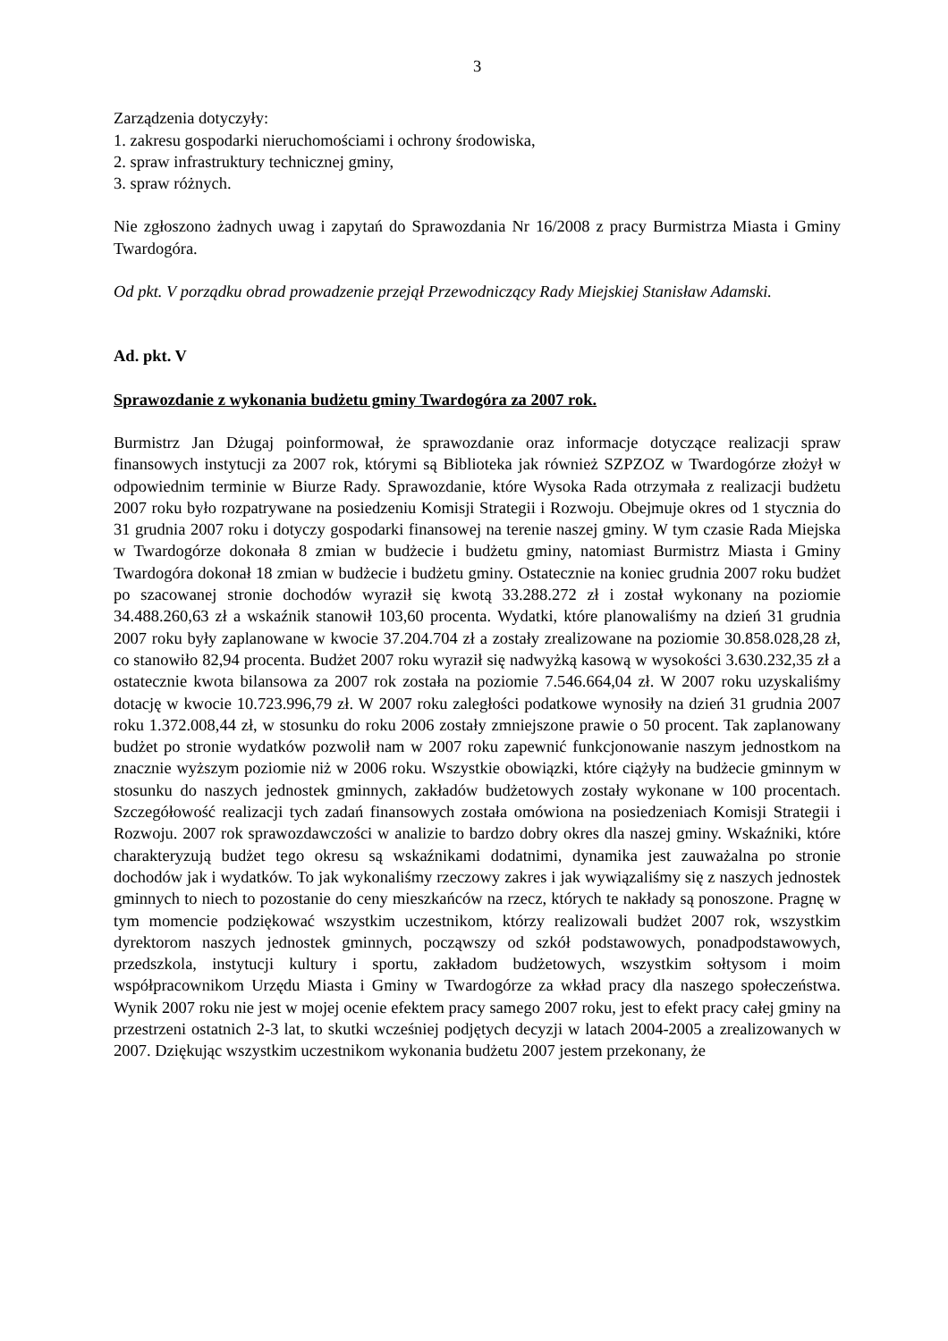3
Zarządzenia dotyczyły:
1. zakresu gospodarki nieruchomościami i ochrony środowiska,
2. spraw infrastruktury technicznej gminy,
3. spraw różnych.
Nie zgłoszono żadnych uwag i zapytań do Sprawozdania Nr 16/2008 z pracy Burmistrza Miasta i Gminy Twardogóra.
Od pkt. V porządku obrad prowadzenie przejął Przewodniczący Rady Miejskiej Stanisław Adamski.
Ad. pkt. V
Sprawozdanie z wykonania budżetu gminy Twardogóra za 2007 rok.
Burmistrz Jan Dżugaj poinformował, że sprawozdanie oraz informacje dotyczące realizacji spraw finansowych instytucji za 2007 rok, którymi są Biblioteka jak również SZPZOZ w Twardogórze złożył w odpowiednim terminie w Biurze Rady. Sprawozdanie, które Wysoka Rada otrzymała z realizacji budżetu 2007 roku było rozpatrywane na posiedzeniu Komisji Strategii i Rozwoju. Obejmuje okres od 1 stycznia do 31 grudnia 2007 roku i dotyczy gospodarki finansowej na terenie naszej gminy. W tym czasie Rada Miejska w Twardogórze dokonała 8 zmian w budżecie i budżetu gminy, natomiast Burmistrz Miasta i Gminy Twardogóra dokonał 18 zmian w budżecie i budżetu gminy. Ostatecznie na koniec grudnia 2007 roku budżet po szacowanej stronie dochodów wyraził się kwotą 33.288.272 zł i został wykonany na poziomie 34.488.260,63 zł a wskaźnik stanowił 103,60 procenta. Wydatki, które planowaliśmy na dzień 31 grudnia 2007 roku były zaplanowane w kwocie 37.204.704 zł a zostały zrealizowane na poziomie 30.858.028,28 zł, co stanowiło 82,94 procenta. Budżet 2007 roku wyraził się nadwyżką kasową w wysokości 3.630.232,35 zł a ostatecznie kwota bilansowa za 2007 rok została na poziomie 7.546.664,04 zł. W 2007 roku uzyskaliśmy dotację w kwocie 10.723.996,79 zł. W 2007 roku zaległości podatkowe wynosiły na dzień 31 grudnia 2007 roku 1.372.008,44 zł, w stosunku do roku 2006 zostały zmniejszone prawie o 50 procent. Tak zaplanowany budżet po stronie wydatków pozwolił nam w 2007 roku zapewnić funkcjonowanie naszym jednostkom na znacznie wyższym poziomie niż w 2006 roku. Wszystkie obowiązki, które ciążyły na budżecie gminnym w stosunku do naszych jednostek gminnych, zakładów budżetowych zostały wykonane w 100 procentach. Szczegółowość realizacji tych zadań finansowych została omówiona na posiedzeniach Komisji Strategii i Rozwoju. 2007 rok sprawozdawczości w analizie to bardzo dobry okres dla naszej gminy. Wskaźniki, które charakteryzują budżet tego okresu są wskaźnikami dodatnimi, dynamika jest zauważalna po stronie dochodów jak i wydatków. To jak wykonaliśmy rzeczowy zakres i jak wywiązaliśmy się z naszych jednostek gminnych to niech to pozostanie do ceny mieszkańców na rzecz, których te nakłady są ponoszone. Pragnę w tym momencie podziękować wszystkim uczestnikom, którzy realizowali budżet 2007 rok, wszystkim dyrektorom naszych jednostek gminnych, począwszy od szkół podstawowych, ponadpodstawowych, przedszkola, instytucji kultury i sportu, zakładom budżetowych, wszystkim sołtysom i moim współpracownikom Urzędu Miasta i Gminy w Twardogórze za wkład pracy dla naszego społeczeństwa. Wynik 2007 roku nie jest w mojej ocenie efektem pracy samego 2007 roku, jest to efekt pracy całej gminy na przestrzeni ostatnich 2-3 lat, to skutki wcześniej podjętych decyzji w latach 2004-2005 a zrealizowanych w 2007. Dziękując wszystkim uczestnikom wykonania budżetu 2007 jestem przekonany, że